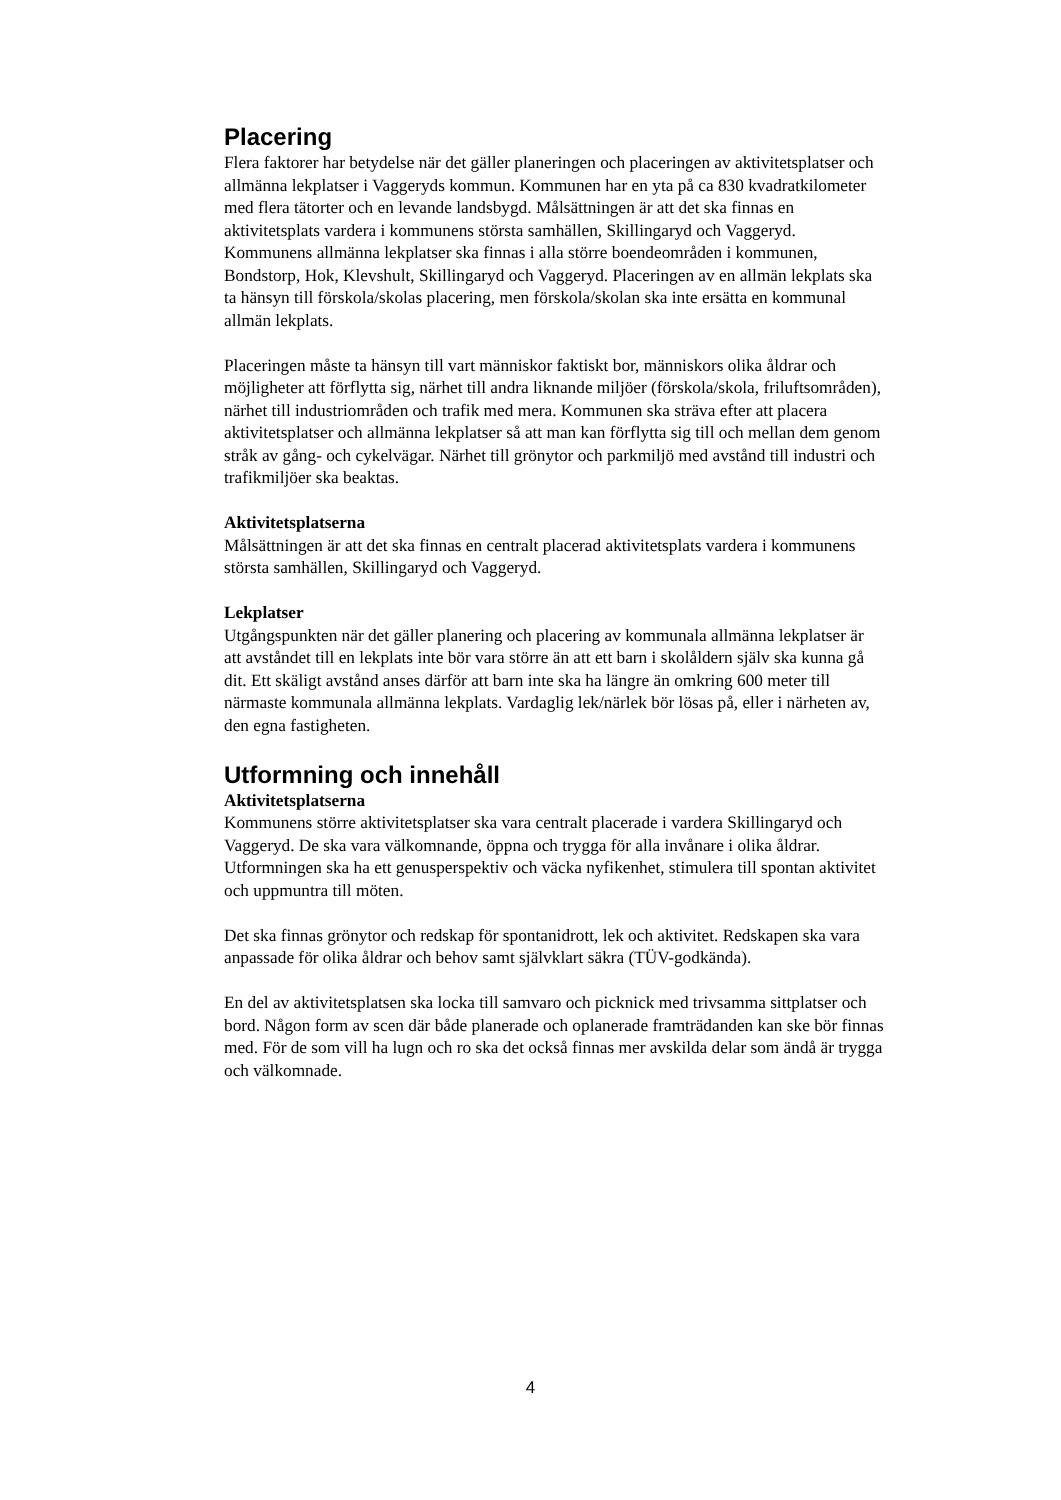Placering
Flera faktorer har betydelse när det gäller planeringen och placeringen av aktivitetsplatser och allmänna lekplatser i Vaggeryds kommun. Kommunen har en yta på ca 830 kvadratkilometer med flera tätorter och en levande landsbygd. Målsättningen är att det ska finnas en aktivitetsplats vardera i kommunens största samhällen, Skillingaryd och Vaggeryd. Kommunens allmänna lekplatser ska finnas i alla större boendeområden i kommunen, Bondstorp, Hok, Klevshult, Skillingaryd och Vaggeryd. Placeringen av en allmän lekplats ska ta hänsyn till förskola/skolas placering, men förskola/skolan ska inte ersätta en kommunal allmän lekplats.
Placeringen måste ta hänsyn till vart människor faktiskt bor, människors olika åldrar och möjligheter att förflytta sig, närhet till andra liknande miljöer (förskola/skola, friluftsområden), närhet till industriområden och trafik med mera. Kommunen ska sträva efter att placera aktivitetsplatser och allmänna lekplatser så att man kan förflytta sig till och mellan dem genom stråk av gång- och cykelvägar. Närhet till grönytor och parkmiljö med avstånd till industri och trafikmiljöer ska beaktas.
Aktivitetsplatserna
Målsättningen är att det ska finnas en centralt placerad aktivitetsplats vardera i kommunens största samhällen, Skillingaryd och Vaggeryd.
Lekplatser
Utgångspunkten när det gäller planering och placering av kommunala allmänna lekplatser är att avståndet till en lekplats inte bör vara större än att ett barn i skolåldern själv ska kunna gå dit. Ett skäligt avstånd anses därför att barn inte ska ha längre än omkring 600 meter till närmaste kommunala allmänna lekplats. Vardaglig lek/närlek bör lösas på, eller i närheten av, den egna fastigheten.
Utformning och innehåll
Aktivitetsplatserna
Kommunens större aktivitetsplatser ska vara centralt placerade i vardera Skillingaryd och Vaggeryd. De ska vara välkomnande, öppna och trygga för alla invånare i olika åldrar. Utformningen ska ha ett genusperspektiv och väcka nyfikenhet, stimulera till spontan aktivitet och uppmuntra till möten.
Det ska finnas grönytor och redskap för spontanidrott, lek och aktivitet. Redskapen ska vara anpassade för olika åldrar och behov samt självklart säkra (TÜV-godkända).
En del av aktivitetsplatsen ska locka till samvaro och picknick med trivsamma sittplatser och bord. Någon form av scen där både planerade och oplanerade framträdanden kan ske bör finnas med. För de som vill ha lugn och ro ska det också finnas mer avskilda delar som ändå är trygga och välkomnade.
4